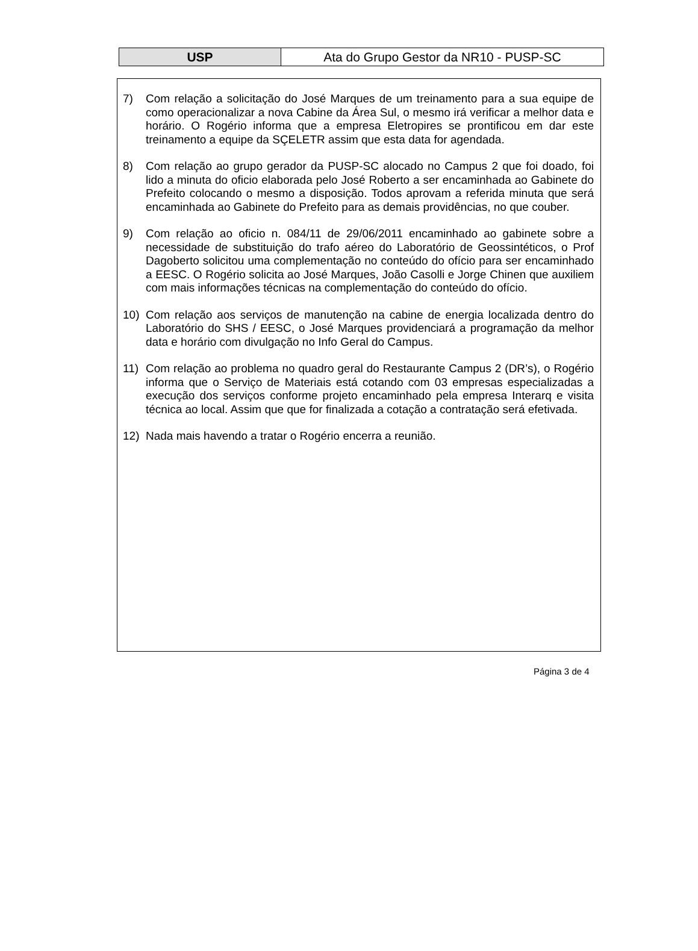| USP | Ata do Grupo Gestor da NR10 - PUSP-SC |
7) Com relação a solicitação do José Marques de um treinamento para a sua equipe de como operacionalizar a nova Cabine da Área Sul, o mesmo irá verificar a melhor data e horário. O Rogério informa que a empresa Eletropires se prontificou em dar este treinamento a equipe da SÇELETR assim que esta data for agendada.
8) Com relação ao grupo gerador da PUSP-SC alocado no Campus 2 que foi doado, foi lido a minuta do oficio elaborada pelo José Roberto a ser encaminhada ao Gabinete do Prefeito colocando o mesmo a disposição. Todos aprovam a referida minuta que será encaminhada ao Gabinete do Prefeito para as demais providências, no que couber.
9) Com relação ao oficio n. 084/11 de 29/06/2011 encaminhado ao gabinete sobre a necessidade de substituição do trafo aéreo do Laboratório de Geossintéticos, o Prof Dagoberto solicitou uma complementação no conteúdo do ofício para ser encaminhado a EESC. O Rogério solicita ao José Marques, João Casolli e Jorge Chinen que auxiliem com mais informações técnicas na complementação do conteúdo do ofício.
10) Com relação aos serviços de manutenção na cabine de energia localizada dentro do Laboratório do SHS / EESC, o José Marques providenciará a programação da melhor data e horário com divulgação no Info Geral do Campus.
11) Com relação ao problema no quadro geral do Restaurante Campus 2 (DR’s), o Rogério informa que o Serviço de Materiais está cotando com 03 empresas especializadas a execução dos serviços conforme projeto encaminhado pela empresa Interarq e visita técnica ao local. Assim que que for finalizada a cotação a contratação será efetivada.
12) Nada mais havendo a tratar o Rogério encerra a reunião.
Página 3 de 4